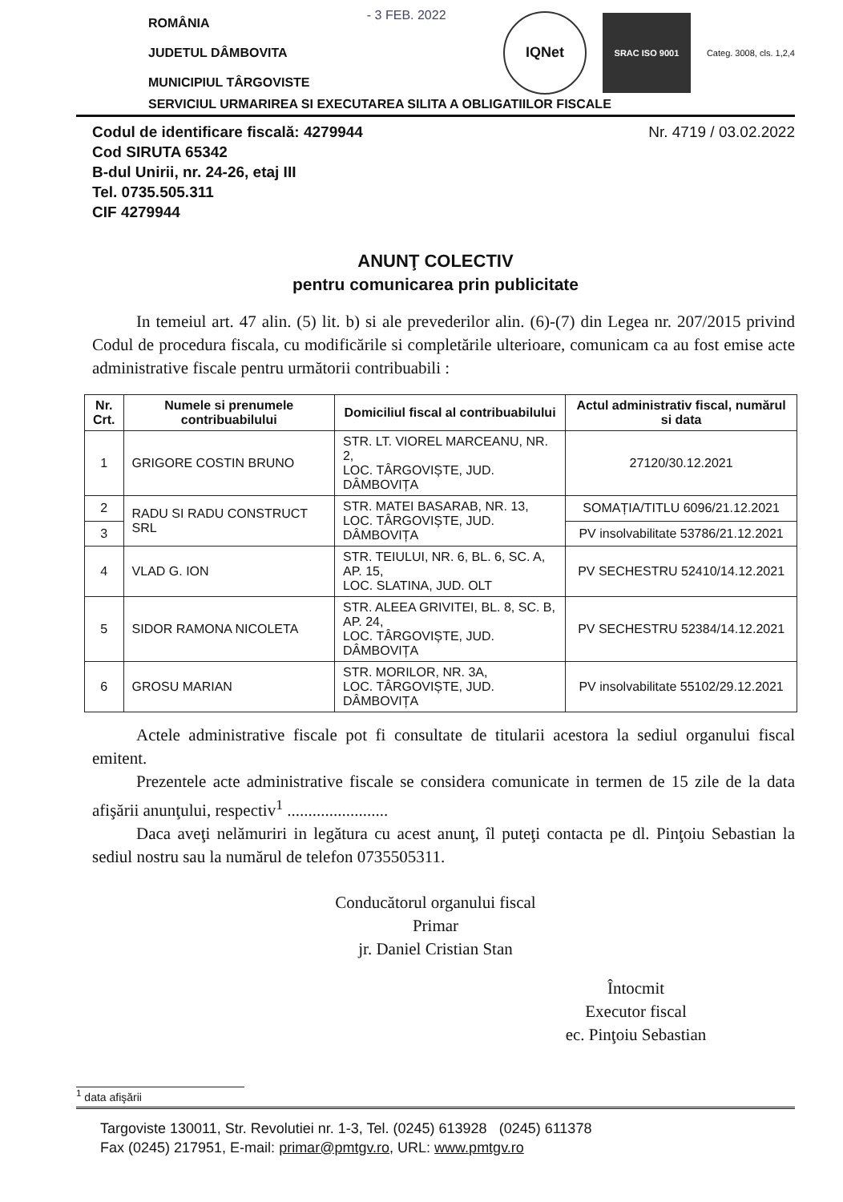ROMÂNIA
JUDETUL DÂMBOVITA
MUNICIPIUL TÂRGOVISTE
- 3 FEB. 2022
IQNet
SRAC ISO 9001
Categ. 3008, cls. 1,2,4
SERVICIUL URMARIREA SI EXECUTAREA SILITA A OBLIGATIILOR FISCALE
Codul de identificare fiscală: 4279944
Cod SIRUTA 65342
B-dul Unirii, nr. 24-26, etaj III
Tel. 0735.505.311
CIF 4279944
Nr. 4719 / 03.02.2022
ANUNŢ COLECTIV
pentru comunicarea prin publicitate
In temeiul art. 47 alin. (5) lit. b) si ale prevederilor alin. (6)-(7) din Legea nr. 207/2015 privind Codul de procedura fiscala, cu modificările si completările ulterioare, comunicam ca au fost emise acte administrative fiscale pentru următorii contribuabili :
| Nr. Crt. | Numele si prenumele contribuabilului | Domiciliul fiscal al contribuabilului | Actul administrativ fiscal, numărul si data |
| --- | --- | --- | --- |
| 1 | GRIGORE COSTIN BRUNO | STR. LT. VIOREL MARCEANU, NR. 2, LOC. TÂRGOVIȘTE, JUD. DÂMBOVIȚA | 27120/30.12.2021 |
| 2 | RADU SI RADU CONSTRUCT SRL | STR. MATEI BASARAB, NR. 13, LOC. TÂRGOVIȘTE, JUD. DÂMBOVIȚA | SOMAȚIA/TITLU 6096/21.12.2021 |
| 3 | | | PV insolvabilitate 53786/21.12.2021 |
| 4 | VLAD G. ION | STR. TEIULUI, NR. 6, BL. 6, SC. A, AP. 15, LOC. SLATINA, JUD. OLT | PV SECHESTRU 52410/14.12.2021 |
| 5 | SIDOR RAMONA NICOLETA | STR. ALEEA GRIVITEI, BL. 8, SC. B, AP. 24, LOC. TÂRGOVIȘTE, JUD. DÂMBOVIȚA | PV SECHESTRU 52384/14.12.2021 |
| 6 | GROSU MARIAN | STR. MORILOR, NR. 3A, LOC. TÂRGOVIȘTE, JUD. DÂMBOVIȚA | PV insolvabilitate 55102/29.12.2021 |
Actele administrative fiscale pot fi consultate de titularii acestora la sediul organului fiscal emitent.
Prezentele acte administrative fiscale se considera comunicate in termen de 15 zile de la data afişării anunţului, respectiv<sup>1</sup> ........................
Daca aveţi nelămuriri in legătura cu acest anunţ, îl puteţi contacta pe dl. Pinţoiu Sebastian la sediul nostru sau la numărul de telefon 0735505311.
Conducătorul organului fiscal
Primar
jr. Daniel Cristian Stan
Întocmit
Executor fiscal
ec. Pinţoiu Sebastian
<sup>1</sup> data afişării
Targoviste 130011, Str. Revolutiei nr. 1-3, Tel. (0245) 613928 (0245) 611378
Fax (0245) 217951, E-mail: primar@pmtgv.ro, URL: www.pmtgv.ro